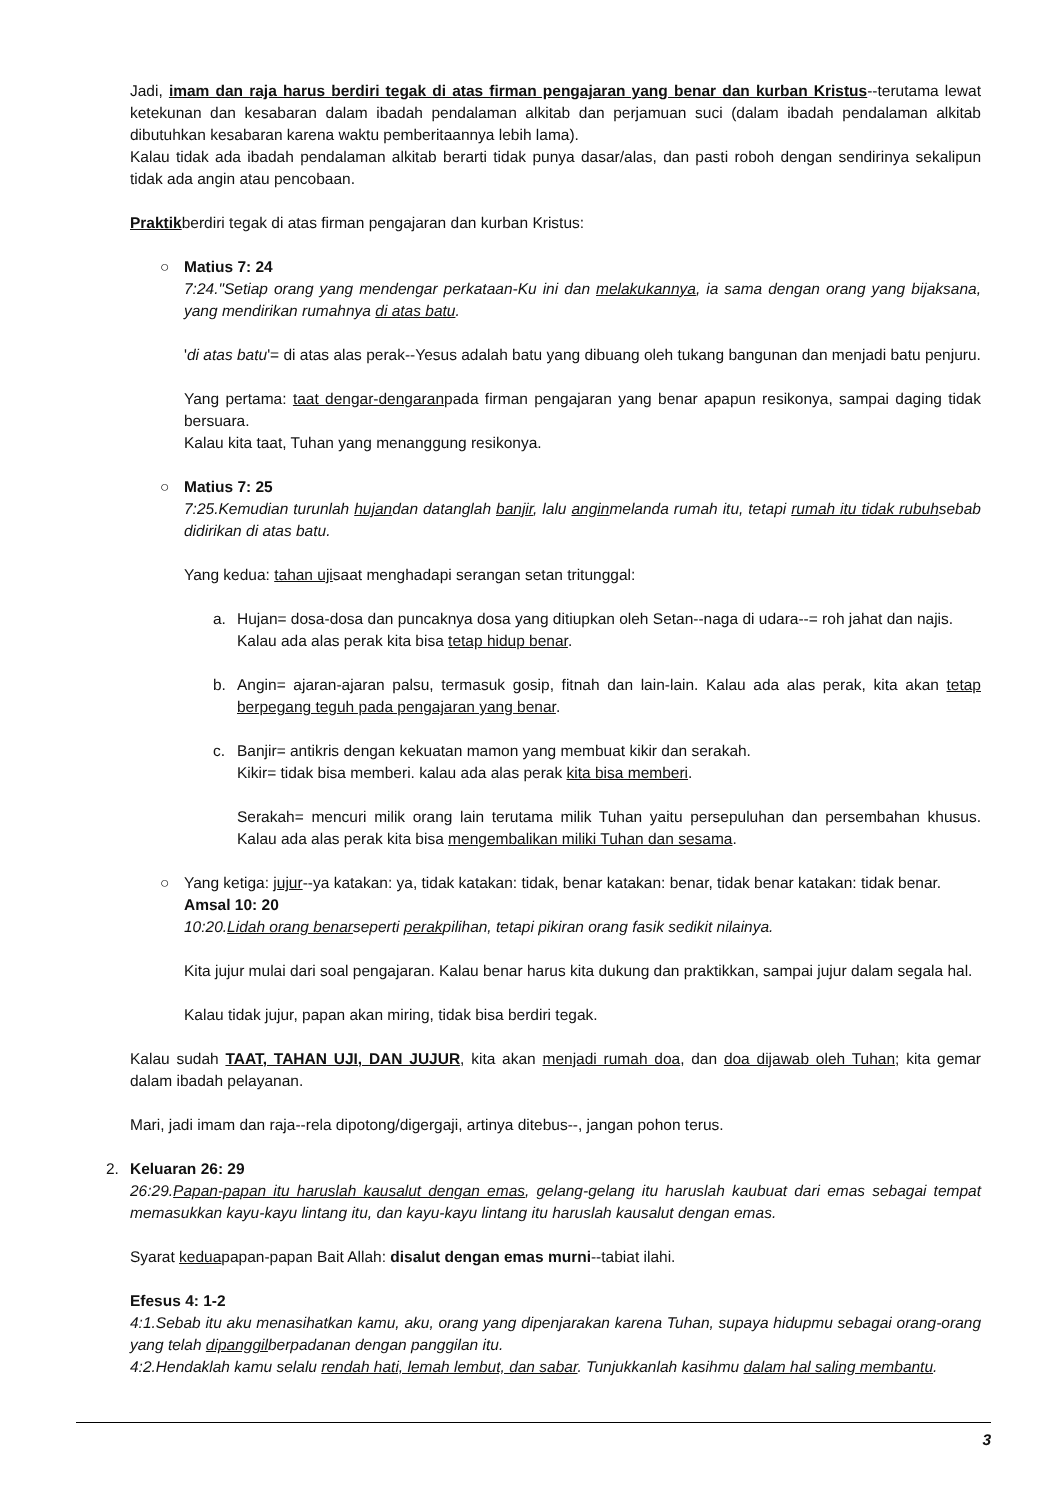Jadi, imam dan raja harus berdiri tegak di atas firman pengajaran yang benar dan kurban Kristus--terutama lewat ketekunan dan kesabaran dalam ibadah pendalaman alkitab dan perjamuan suci (dalam ibadah pendalaman alkitab dibutuhkan kesabaran karena waktu pemberitaannya lebih lama).
Kalau tidak ada ibadah pendalaman alkitab berarti tidak punya dasar/alas, dan pasti roboh dengan sendirinya sekalipun tidak ada angin atau pencobaan.
Praktikberdiri tegak di atas firman pengajaran dan kurban Kristus:
○Matius 7: 24
7:24."Setiap orang yang mendengar perkataan-Ku ini dan melakukannya, ia sama dengan orang yang bijaksana, yang mendirikan rumahnya di atas batu.
'di atas batu'= di atas alas perak--Yesus adalah batu yang dibuang oleh tukang bangunan dan menjadi batu penjuru.
Yang pertama: taat dengar-dengaranpada firman pengajaran yang benar apapun resikonya, sampai daging tidak bersuara.
Kalau kita taat, Tuhan yang menanggung resikonya.
○Matius 7: 25
7:25.Kemudian turunlah hujandan datanglah banjir, lalu anginmelanda rumah itu, tetapi rumah itu tidak rubuhsebab didirikan di atas batu.
Yang kedua: tahan ujisaat menghadapi serangan setan tritunggal:
a. Hujan= dosa-dosa dan puncaknya dosa yang ditiupkan oleh Setan--naga di udara--= roh jahat dan najis.
Kalau ada alas perak kita bisa tetap hidup benar.
b. Angin= ajaran-ajaran palsu, termasuk gosip, fitnah dan lain-lain. Kalau ada alas perak, kita akan tetap berpegang teguh pada pengajaran yang benar.
c. Banjir= antikris dengan kekuatan mamon yang membuat kikir dan serakah.
Kikir= tidak bisa memberi. kalau ada alas perak kita bisa memberi.
Serakah= mencuri milik orang lain terutama milik Tuhan yaitu persepuluhan dan persembahan khusus. Kalau ada alas perak kita bisa mengembalikan miliki Tuhan dan sesama.
○Yang ketiga: jujur--ya katakan: ya, tidak katakan: tidak, benar katakan: benar, tidak benar katakan: tidak benar.
Amsal 10: 20
10:20.Lidah orang benarseperti perakpilihan, tetapi pikiran orang fasik sedikit nilainya.
Kita jujur mulai dari soal pengajaran. Kalau benar harus kita dukung dan praktikkan, sampai jujur dalam segala hal.
Kalau tidak jujur, papan akan miring, tidak bisa berdiri tegak.
Kalau sudah TAAT, TAHAN UJI, DAN JUJUR, kita akan menjadi rumah doa, dan doa dijawab oleh Tuhan; kita gemar dalam ibadah pelayanan.
Mari, jadi imam dan raja--rela dipotong/digergaji, artinya ditebus--, jangan pohon terus.
2. Keluaran 26: 29
26:29.Papan-papan itu haruslah kausalut dengan emas, gelang-gelang itu haruslah kaubuat dari emas sebagai tempat memasukkan kayu-kayu lintang itu, dan kayu-kayu lintang itu haruslah kausalut dengan emas.
Syarat keduapapan-papan Bait Allah: disalut dengan emas murni--tabiat ilahi.
Efesus 4: 1-2
4:1.Sebab itu aku menasihatkan kamu, aku, orang yang dipenjarakan karena Tuhan, supaya hidupmu sebagai orang-orang yang telah dipanggilberpadanan dengan panggilan itu.
4:2.Hendaklah kamu selalu rendah hati, lemah lembut, dan sabar. Tunjukkanlah kasihmu dalam hal saling membantu.
3